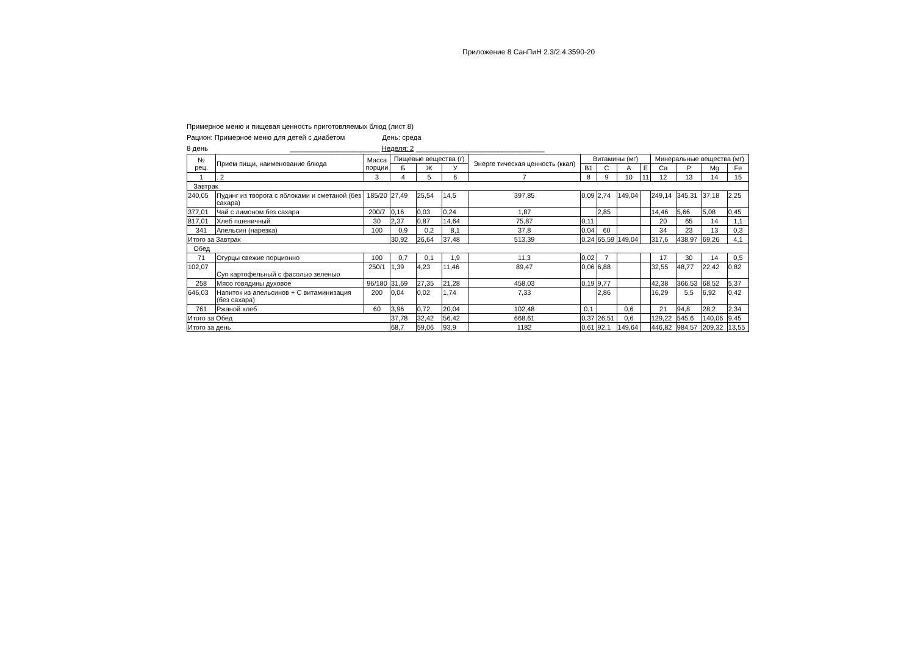Приложение 8 СанПиН 2.3/2.4.3590-20
Примерное меню и пищевая ценность приготовляемых блюд (лист 8)
Рацион: Примерное меню для детей с диабетом День: среда
8 день _______________________ Неделя: 2 _________________________________
| № рец. | Прием пищи, наименование блюда | Масса порции | Пищевые вещества (г) | | | Энерге тическая ценность (ккал) | Витамины (мг) | | | | Минеральные вещества (мг) | | | |
| --- | --- | --- | --- | --- | --- | --- | --- | --- | --- | --- | --- | --- | --- | --- |
| | | | Б | Ж | У | | В1 | С | А | Е | Ca | P | Мg | Fe |
| 1 | . 2 | 3 | 4 | 5 | 6 | 7 | 8 | 9 | 10 | 11 | 12 | 13 | 14 | 15 |
| Завтрак | | | | | | | | | | | | | | |
| 240,05 | Пудинг из творога с яблоками и сметаной (без сахара) | 185/20 | 27,49 | 25,54 | 14,5 | 397,85 | 0,09 | 2,74 | 149,04 | | 249,14 | 345,31 | 37,18 | 2,25 |
| 377,01 | Чай с лимоном без сахара | 200/7 | 0,16 | 0,03 | 0,24 | 1,87 | | 2,85 | | | 14,46 | 5,66 | 5,08 | 0,45 |
| 817,01 | Хлеб пшеничный | 30 | 2,37 | 0,87 | 14,64 | 75,87 | 0,11 | | | | 20 | 65 | 14 | 1,1 |
| 341 | Апельсин (нарезка) | 100 | 0,9 | 0,2 | 8,1 | 37,8 | 0,04 | 60 | | | 34 | 23 | 13 | 0,3 |
| Итого за Завтрак | | | 30,92 | 26,64 | 37,48 | 513,39 | 0,24 | 65,59 | 149,04 | | 317,6 | 438,97 | 69,26 | 4,1 |
| Обед | | | | | | | | | | | | | | |
| 71 | Огурцы свежие порционно | 100 | 0,7 | 0,1 | 1,9 | 11,3 | 0,02 | 7 | | | 17 | 30 | 14 | 0,5 |
| 102,07 | Суп картофельный с фасолью зеленью | 250/1 | 1,39 | 4,23 | 11,46 | 89,47 | 0,06 | 6,88 | | | 32,55 | 48,77 | 22,42 | 0,82 |
| 258 | Мясо говядины духовое | 96/180 | 31,69 | 27,35 | 21,28 | 458,03 | 0,19 | 9,77 | | | 42,38 | 366,53 | 68,52 | 5,37 |
| 646,03 | Напиток из апельсинов + С витаминизация (без сахара) | 200 | 0,04 | 0,02 | 1,74 | 7,33 | | 2,86 | | | 16,29 | 5,5 | 6,92 | 0,42 |
| 761 | Ржаной хлеб | 60 | 3,96 | 0,72 | 20,04 | 102,48 | 0,1 | | 0,6 | | 21 | 94,8 | 28,2 | 2,34 |
| Итого за Обед | | | 37,78 | 32,42 | 56,42 | 668,61 | 0,37 | 26,51 | 0,6 | | 129,22 | 545,6 | 140,06 | 9,45 |
| Итого за день | | | 68,7 | 59,06 | 93,9 | 1182 | 0,61 | 92,1 | 149,64 | | 446,82 | 984,57 | 209,32 | 13,55 |